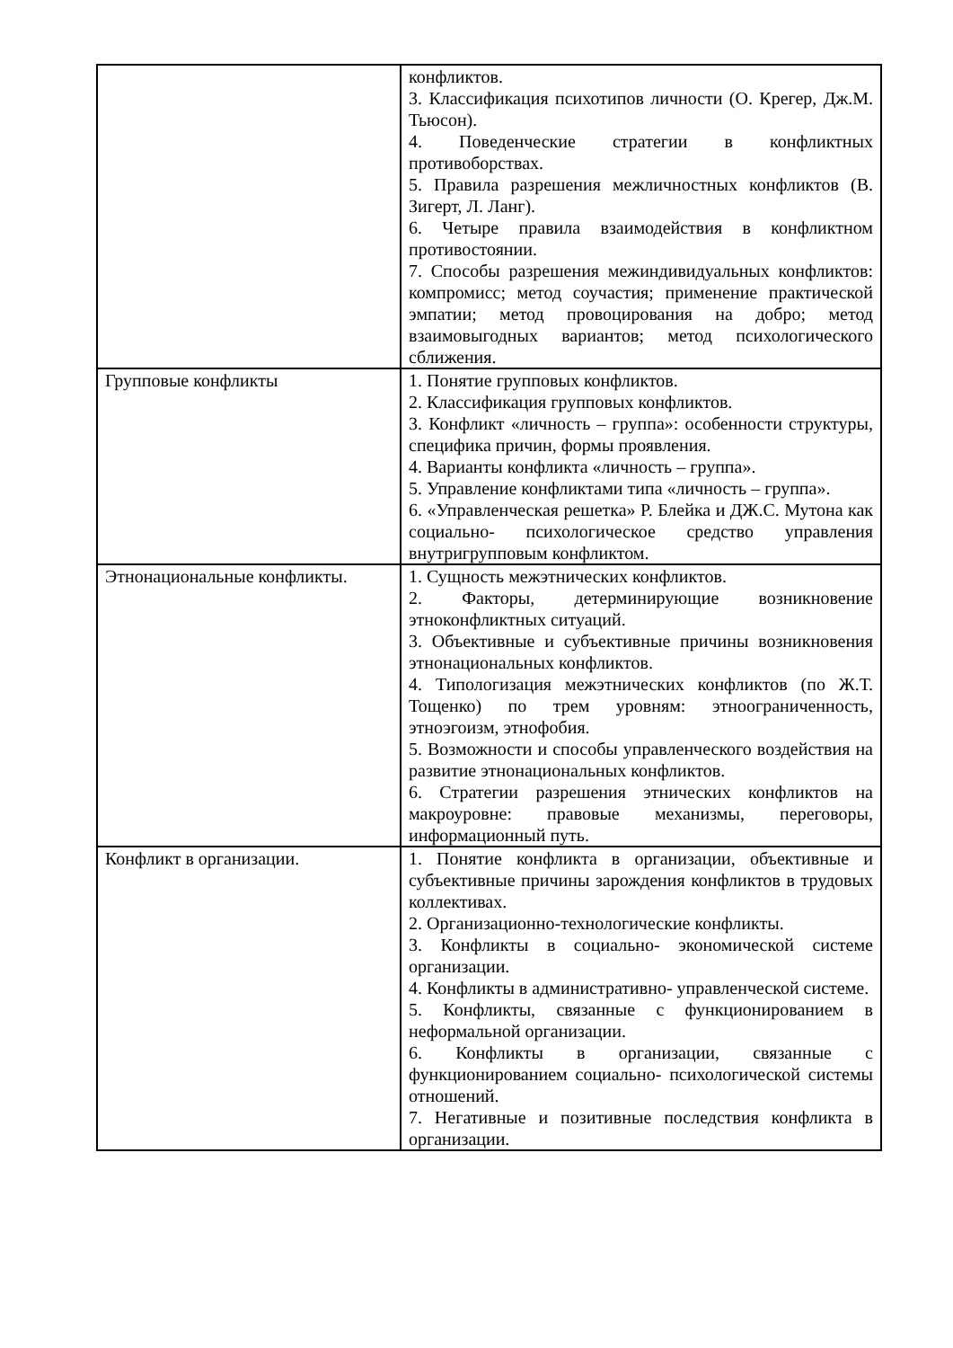| | конфликтов. 3. Классификация психотипов личности (О. Крегер, Дж.М. Тьюсон). 4. Поведенческие стратегии в конфликтных противоборствах. 5. Правила разрешения межличностных конфликтов (В. Зигерт, Л. Ланг). 6. Четыре правила взаимодействия в конфликтном противостоянии. 7. Способы разрешения межиндивидуальных конфликтов: компромисс; метод соучастия; применение практической эмпатии; метод провоцирования на добро; метод взаимовыгодных вариантов; метод психологического сближения. |
| Групповые конфликты | 1. Понятие групповых конфликтов. 2. Классификация групповых конфликтов. 3. Конфликт «личность – группа»: особенности структуры, специфика причин, формы проявления. 4. Варианты конфликта «личность – группа». 5. Управление конфликтами типа «личность – группа». 6. «Управленческая решетка» Р. Блейка и ДЖ.С. Мутона как социально- психологическое средство управления внутригрупповым конфликтом. |
| Этнонациональные конфликты. | 1. Сущность межэтнических конфликтов. 2. Факторы, детерминирующие возникновение этноконфликтных ситуаций. 3. Объективные и субъективные причины возникновения этнонациональных конфликтов. 4. Типологизация межэтнических конфликтов (по Ж.Т. Тощенко) по трем уровням: этноограниченность, этноэгоизм, этнофобия. 5. Возможности и способы управленческого воздействия на развитие этнонациональных конфликтов. 6. Стратегии разрешения этнических конфликтов на макроуровне: правовые механизмы, переговоры, информационный путь. |
| Конфликт в организации. | 1. Понятие конфликта в организации, объективные и субъективные причины зарождения конфликтов в трудовых коллективах. 2. Организационно-технологические конфликты. 3. Конфликты в социально- экономической системе организации. 4. Конфликты в административно- управленческой системе. 5. Конфликты, связанные с функционированием в неформальной организации. 6. Конфликты в организации, связанные с функционированием социально- психологической системы отношений. 7. Негативные и позитивные последствия конфликта в организации. |